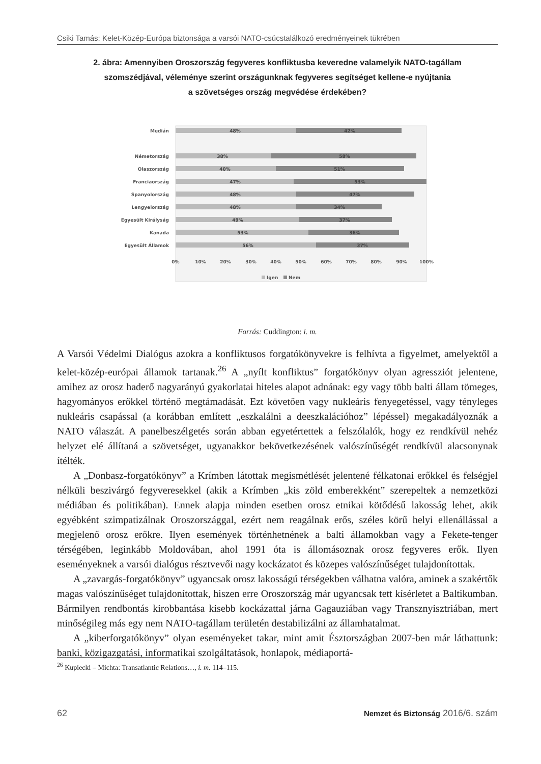Csiki Tamás: Kelet-Közép-Európa biztonsága a varsói NATO-csúcstalálkozó eredményeinek tükrében
2. ábra: Amennyiben Oroszország fegyveres konfliktusba keveredne valamelyik NATO-tagállam
szomszédjával, véleménye szerint országunknak fegyveres segítséget kellene-e nyújtania
a szövetséges ország megvédése érdekében?
Medián
Németország
Olaszország
Franciaország
Spanyolország
Lengyelország
Egyesült Királyság
Kanada
Egyesült Államok
48%
42%
38%
58%
40%
51%
47%
53%
48%
47%
48%
34%
49%
37%
53%
36%
56%
37%
0%
10%
20%
30%
40%
50%
60%
70%
80%
90%
100%
Igen
Nem
Forrás: Cuddington: i. m.
A Varsói Védelmi Dialógus azokra a konfliktusos forgatókönyvekre is felhívta a figyelmet, amelyektől a kelet-közép-európai államok tartanak.<sup>26</sup> A „nyílt konfliktus” forgatókönyv olyan agressziót jelentene, amihez az orosz haderő nagyarányú gyakorlatai hiteles alapot adnának: egy vagy több balti állam tömeges, hagyományos erőkkel történő megtámadását. Ezt követően vagy nukleáris fenyegetéssel, vagy tényleges nukleáris csapással (a korábban említett „eszkalálni a deeszkalációhoz” lépéssel) megakadályoznák a NATO válaszát. A panelbeszélgetés során abban egyetértettek a felszólalók, hogy ez rendkívül nehéz helyzet elé állítaná a szövetséget, ugyanakkor bekövetkezésének valószínűségét rendkívül alacsonynak ítélték.
A „Donbasz-forgatókönyv” a Krímben látottak megismétlését jelentené félkatonai erőkkel és felségjel nélküli beszivárgó fegyveresekkel (akik a Krímben „kis zöld emberekként” szerepeltek a nemzetközi médiában és politikában). Ennek alapja minden esetben orosz etnikai kötődésű lakosság lehet, akik egyébként szimpatizálnak Oroszországgal, ezért nem reagálnak erős, széles körű helyi ellenállással a megjelenő orosz erőkre. Ilyen események történhetnének a balti államokban vagy a Fekete-tenger térségében, leginkább Moldovában, ahol 1991 óta is állomásoznak orosz fegyveres erők. Ilyen eseményeknek a varsói dialógus résztvevői nagy kockázatot és közepes valószínűséget tulajdonítottak.
A „zavargás-forgatókönyv” ugyancsak orosz lakosságú térségekben válhatna valóra, aminek a szakértők magas valószínűséget tulajdonítottak, hiszen erre Oroszország már ugyancsak tett kísérletet a Baltikumban. Bármilyen rendbontás kirobbantása kisebb kockázattal járna Gagauziában vagy Transznyisztriában, mert minőségileg más egy nem NATO-tagállam területén destabilizálni az államhatalmat.
A „kiberforgatókönyv” olyan eseményeket takar, mint amit Észtországban 2007-ben már láthattunk: banki, közigazgatási, informatikai szolgáltatások, honlapok, médiaportá-
<sup>26</sup> Kupiecki – Michta: Transatlantic Relations…, i. m. 114–115.
62 Nemzet és Biztonság 2016/6. szám